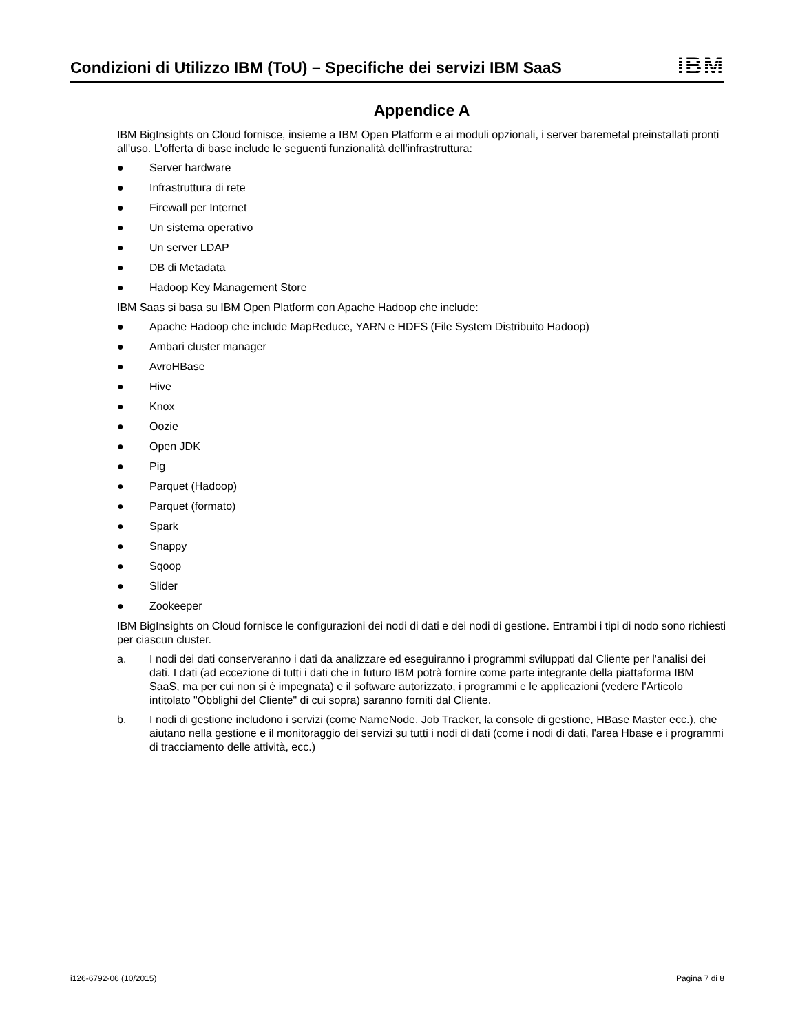Condizioni di Utilizzo IBM (ToU) – Specifiche dei servizi IBM SaaS
IBM
Appendice A
IBM BigInsights on Cloud fornisce, insieme a IBM Open Platform e ai moduli opzionali, i server baremetal preinstallati pronti all'uso. L'offerta di base include le seguenti funzionalità dell'infrastruttura:
● Server hardware
● Infrastruttura di rete
● Firewall per Internet
● Un sistema operativo
● Un server LDAP
● DB di Metadata
● Hadoop Key Management Store
IBM Saas si basa su IBM Open Platform con Apache Hadoop che include:
● Apache Hadoop che include MapReduce, YARN e HDFS (File System Distribuito Hadoop)
● Ambari cluster manager
● AvroHBase
● Hive
● Knox
● Oozie
● Open JDK
● Pig
● Parquet (Hadoop)
● Parquet (formato)
● Spark
● Snappy
● Sqoop
● Slider
● Zookeeper
IBM BigInsights on Cloud fornisce le configurazioni dei nodi di dati e dei nodi di gestione. Entrambi i tipi di nodo sono richiesti per ciascun cluster.
a. I nodi dei dati conserveranno i dati da analizzare ed eseguiranno i programmi sviluppati dal Cliente per l'analisi dei dati. I dati (ad eccezione di tutti i dati che in futuro IBM potrà fornire come parte integrante della piattaforma IBM SaaS, ma per cui non si è impegnata) e il software autorizzato, i programmi e le applicazioni (vedere l'Articolo intitolato "Obblighi del Cliente" di cui sopra) saranno forniti dal Cliente.
b. I nodi di gestione includono i servizi (come NameNode, Job Tracker, la console di gestione, HBase Master ecc.), che aiutano nella gestione e il monitoraggio dei servizi su tutti i nodi di dati (come i nodi di dati, l'area Hbase e i programmi di tracciamento delle attività, ecc.)
i126-6792-06 (10/2015) Pagina 7 di 8